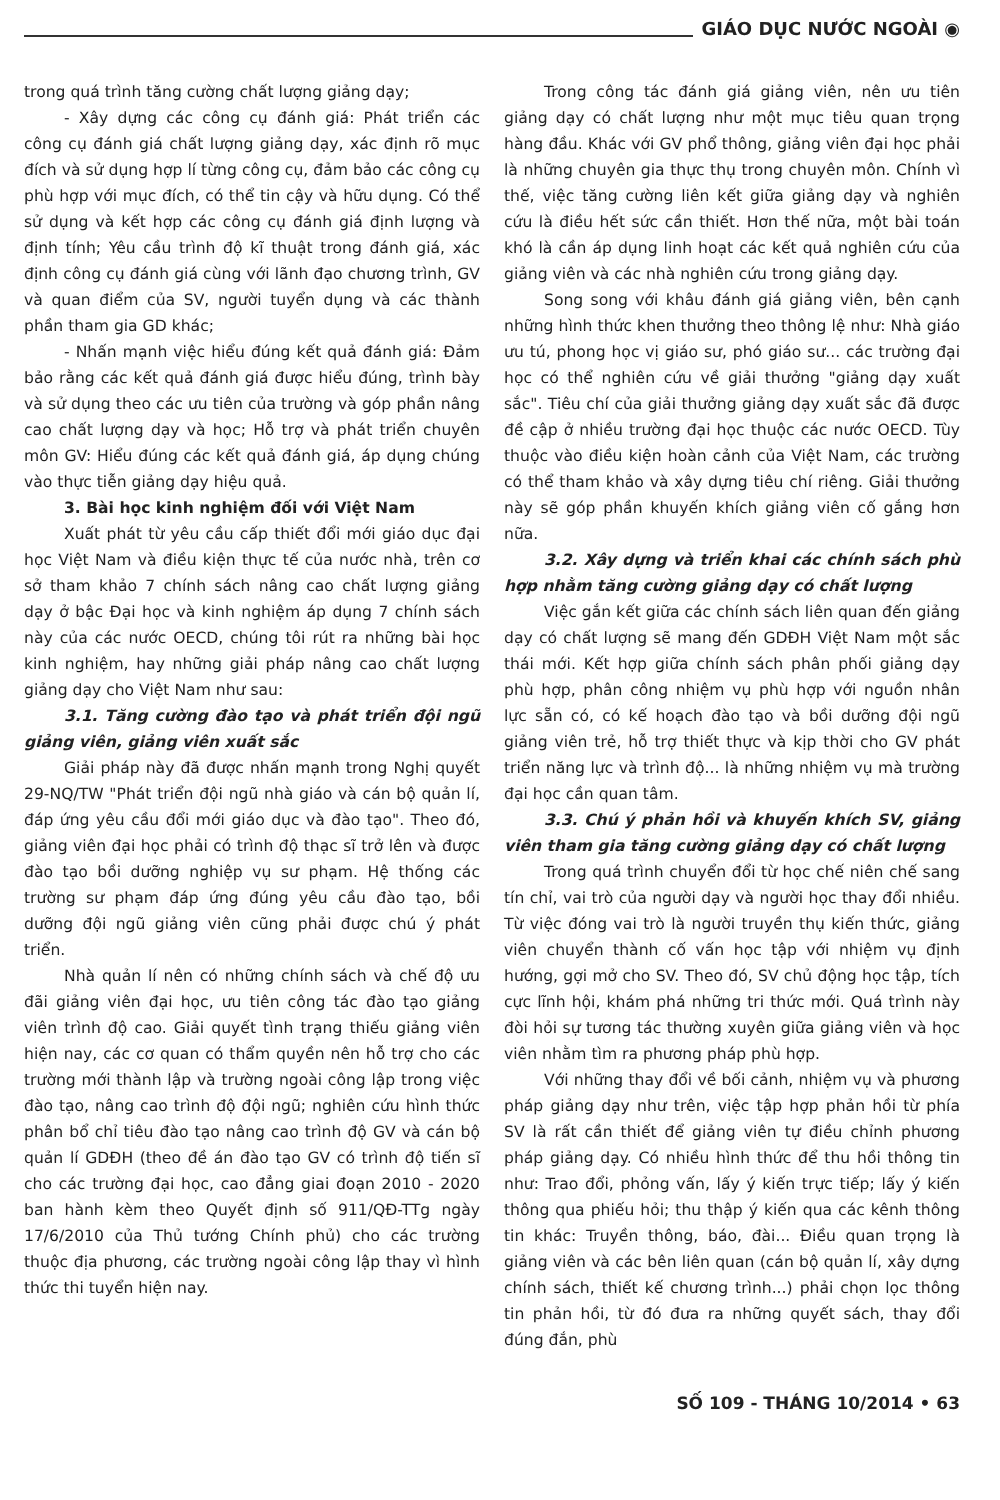GIÁO DỤC NƯỚC NGOÀI ◉
trong quá trình tăng cường chất lượng giảng dạy;
- Xây dựng các công cụ đánh giá: Phát triển các công cụ đánh giá chất lượng giảng dạy, xác định rõ mục đích và sử dụng hợp lí từng công cụ, đảm bảo các công cụ phù hợp với mục đích, có thể tin cậy và hữu dụng. Có thể sử dụng và kết hợp các công cụ đánh giá định lượng và định tính; Yêu cầu trình độ kĩ thuật trong đánh giá, xác định công cụ đánh giá cùng với lãnh đạo chương trình, GV và quan điểm của SV, người tuyển dụng và các thành phần tham gia GD khác;
- Nhấn mạnh việc hiểu đúng kết quả đánh giá: Đảm bảo rằng các kết quả đánh giá được hiểu đúng, trình bày và sử dụng theo các ưu tiên của trường và góp phần nâng cao chất lượng dạy và học; Hỗ trợ và phát triển chuyên môn GV: Hiểu đúng các kết quả đánh giá, áp dụng chúng vào thực tiễn giảng dạy hiệu quả.
3. Bài học kinh nghiệm đối với Việt Nam
Xuất phát từ yêu cầu cấp thiết đổi mới giáo dục đại học Việt Nam và điều kiện thực tế của nước nhà, trên cơ sở tham khảo 7 chính sách nâng cao chất lượng giảng dạy ở bậc Đại học và kinh nghiệm áp dụng 7 chính sách này của các nước OECD, chúng tôi rút ra những bài học kinh nghiệm, hay những giải pháp nâng cao chất lượng giảng dạy cho Việt Nam như sau:
3.1. Tăng cường đào tạo và phát triển đội ngũ giảng viên, giảng viên xuất sắc
Giải pháp này đã được nhấn mạnh trong Nghị quyết 29-NQ/TW "Phát triển đội ngũ nhà giáo và cán bộ quản lí, đáp ứng yêu cầu đổi mới giáo dục và đào tạo". Theo đó, giảng viên đại học phải có trình độ thạc sĩ trở lên và được đào tạo bồi dưỡng nghiệp vụ sư phạm. Hệ thống các trường sư phạm đáp ứng đúng yêu cầu đào tạo, bồi dưỡng đội ngũ giảng viên cũng phải được chú ý phát triển.
Nhà quản lí nên có những chính sách và chế độ ưu đãi giảng viên đại học, ưu tiên công tác đào tạo giảng viên trình độ cao. Giải quyết tình trạng thiếu giảng viên hiện nay, các cơ quan có thẩm quyền nên hỗ trợ cho các trường mới thành lập và trường ngoài công lập trong việc đào tạo, nâng cao trình độ đội ngũ; nghiên cứu hình thức phân bổ chỉ tiêu đào tạo nâng cao trình độ GV và cán bộ quản lí GDĐH (theo đề án đào tạo GV có trình độ tiến sĩ cho các trường đại học, cao đẳng giai đoạn 2010 - 2020 ban hành kèm theo Quyết định số 911/QĐ-TTg ngày 17/6/2010 của Thủ tướng Chính phủ) cho các trường thuộc địa phương, các trường ngoài công lập thay vì hình thức thi tuyển hiện nay.
Trong công tác đánh giá giảng viên, nên ưu tiên giảng dạy có chất lượng như một mục tiêu quan trọng hàng đầu. Khác với GV phổ thông, giảng viên đại học phải là những chuyên gia thực thụ trong chuyên môn. Chính vì thế, việc tăng cường liên kết giữa giảng dạy và nghiên cứu là điều hết sức cần thiết. Hơn thế nữa, một bài toán khó là cần áp dụng linh hoạt các kết quả nghiên cứu của giảng viên và các nhà nghiên cứu trong giảng dạy.
Song song với khâu đánh giá giảng viên, bên cạnh những hình thức khen thưởng theo thông lệ như: Nhà giáo ưu tú, phong học vị giáo sư, phó giáo sư... các trường đại học có thể nghiên cứu về giải thưởng "giảng dạy xuất sắc". Tiêu chí của giải thưởng giảng dạy xuất sắc đã được đề cập ở nhiều trường đại học thuộc các nước OECD. Tùy thuộc vào điều kiện hoàn cảnh của Việt Nam, các trường có thể tham khảo và xây dựng tiêu chí riêng. Giải thưởng này sẽ góp phần khuyến khích giảng viên cố gắng hơn nữa.
3.2. Xây dựng và triển khai các chính sách phù hợp nhằm tăng cường giảng dạy có chất lượng
Việc gắn kết giữa các chính sách liên quan đến giảng dạy có chất lượng sẽ mang đến GDĐH Việt Nam một sắc thái mới. Kết hợp giữa chính sách phân phối giảng dạy phù hợp, phân công nhiệm vụ phù hợp với nguồn nhân lực sẵn có, có kế hoạch đào tạo và bồi dưỡng đội ngũ giảng viên trẻ, hỗ trợ thiết thực và kịp thời cho GV phát triển năng lực và trình độ... là những nhiệm vụ mà trường đại học cần quan tâm.
3.3. Chú ý phản hồi và khuyến khích SV, giảng viên tham gia tăng cường giảng dạy có chất lượng
Trong quá trình chuyển đổi từ học chế niên chế sang tín chỉ, vai trò của người dạy và người học thay đổi nhiều. Từ việc đóng vai trò là người truyền thụ kiến thức, giảng viên chuyển thành cố vấn học tập với nhiệm vụ định hướng, gợi mở cho SV. Theo đó, SV chủ động học tập, tích cực lĩnh hội, khám phá những tri thức mới. Quá trình này đòi hỏi sự tương tác thường xuyên giữa giảng viên và học viên nhằm tìm ra phương pháp phù hợp.
Với những thay đổi về bối cảnh, nhiệm vụ và phương pháp giảng dạy như trên, việc tập hợp phản hồi từ phía SV là rất cần thiết để giảng viên tự điều chỉnh phương pháp giảng dạy. Có nhiều hình thức để thu hồi thông tin như: Trao đổi, phỏng vấn, lấy ý kiến trực tiếp; lấy ý kiến thông qua phiếu hỏi; thu thập ý kiến qua các kênh thông tin khác: Truyền thông, báo, đài... Điều quan trọng là giảng viên và các bên liên quan (cán bộ quản lí, xây dựng chính sách, thiết kế chương trình...) phải chọn lọc thông tin phản hồi, từ đó đưa ra những quyết sách, thay đổi đúng đắn, phù
SỐ 109 - THÁNG 10/2014 • 63